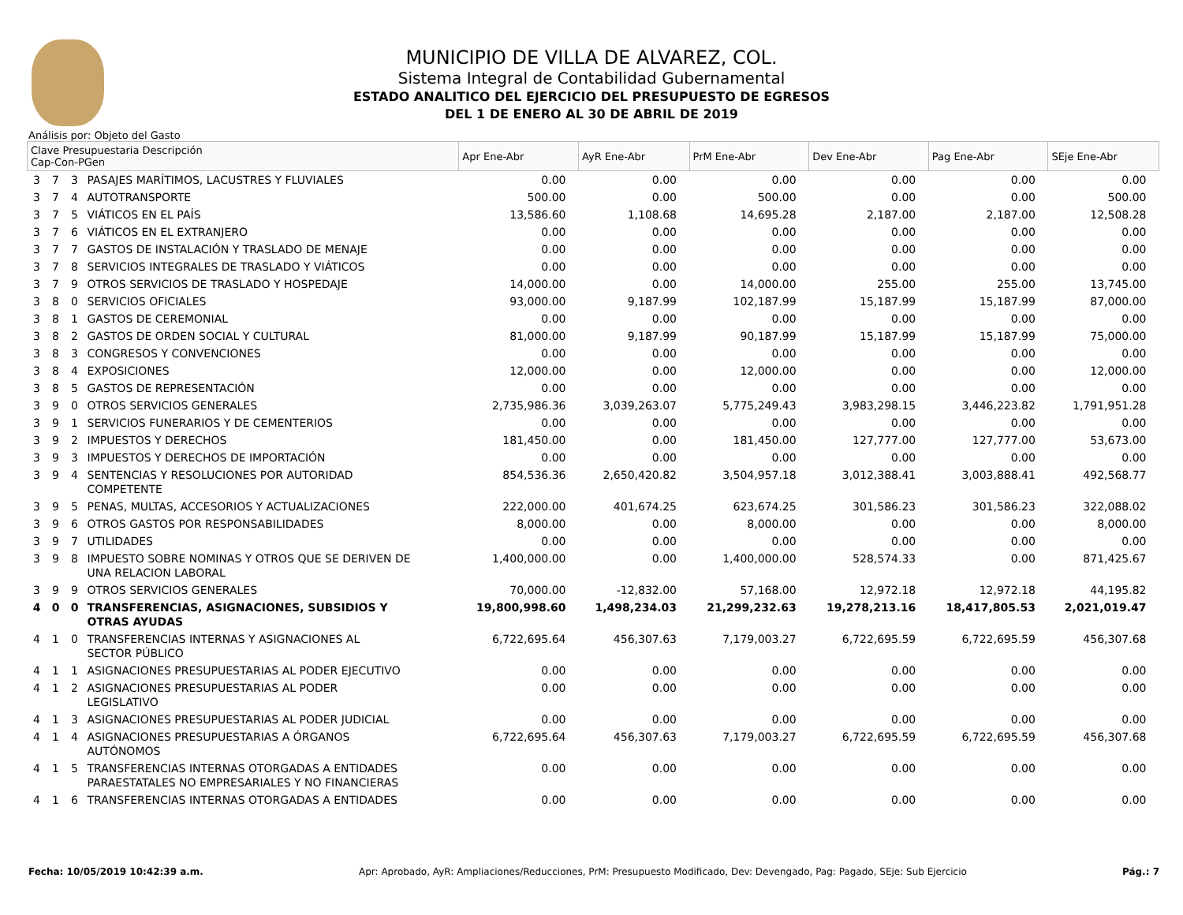MUNICIPIO DE VILLA DE ALVAREZ, COL.
Sistema Integral de Contabilidad Gubernamental
ESTADO ANALITICO DEL EJERCICIO DEL PRESUPUESTO DE EGRESOS
DEL 1 DE ENERO AL 30 DE ABRIL DE 2019
Análisis por: Objeto del Gasto
| Clave Presupuestaria Descripción Cap-Con-PGen | | | | Apr Ene-Abr | AyR Ene-Abr | PrM Ene-Abr | Dev Ene-Abr | Pag Ene-Abr | SEje Ene-Abr |
| --- | --- | --- | --- | --- | --- | --- | --- | --- | --- |
| 3 | 7 | 3 | PASAJES MARÍTIMOS, LACUSTRES Y FLUVIALES | 0.00 | 0.00 | 0.00 | 0.00 | 0.00 | 0.00 |
| 3 | 7 | 4 | AUTOTRANSPORTE | 500.00 | 0.00 | 500.00 | 0.00 | 0.00 | 500.00 |
| 3 | 7 | 5 | VIÁTICOS EN EL PAÍS | 13,586.60 | 1,108.68 | 14,695.28 | 2,187.00 | 2,187.00 | 12,508.28 |
| 3 | 7 | 6 | VIÁTICOS EN EL EXTRANJERO | 0.00 | 0.00 | 0.00 | 0.00 | 0.00 | 0.00 |
| 3 | 7 | 7 | GASTOS DE INSTALACIÓN Y TRASLADO DE MENAJE | 0.00 | 0.00 | 0.00 | 0.00 | 0.00 | 0.00 |
| 3 | 7 | 8 | SERVICIOS INTEGRALES DE TRASLADO Y VIÁTICOS | 0.00 | 0.00 | 0.00 | 0.00 | 0.00 | 0.00 |
| 3 | 7 | 9 | OTROS SERVICIOS DE TRASLADO Y HOSPEDAJE | 14,000.00 | 0.00 | 14,000.00 | 255.00 | 255.00 | 13,745.00 |
| 3 | 8 | 0 | SERVICIOS OFICIALES | 93,000.00 | 9,187.99 | 102,187.99 | 15,187.99 | 15,187.99 | 87,000.00 |
| 3 | 8 | 1 | GASTOS DE CEREMONIAL | 0.00 | 0.00 | 0.00 | 0.00 | 0.00 | 0.00 |
| 3 | 8 | 2 | GASTOS DE ORDEN SOCIAL Y CULTURAL | 81,000.00 | 9,187.99 | 90,187.99 | 15,187.99 | 15,187.99 | 75,000.00 |
| 3 | 8 | 3 | CONGRESOS Y CONVENCIONES | 0.00 | 0.00 | 0.00 | 0.00 | 0.00 | 0.00 |
| 3 | 8 | 4 | EXPOSICIONES | 12,000.00 | 0.00 | 12,000.00 | 0.00 | 0.00 | 12,000.00 |
| 3 | 8 | 5 | GASTOS DE REPRESENTACIÓN | 0.00 | 0.00 | 0.00 | 0.00 | 0.00 | 0.00 |
| 3 | 9 | 0 | OTROS SERVICIOS GENERALES | 2,735,986.36 | 3,039,263.07 | 5,775,249.43 | 3,983,298.15 | 3,446,223.82 | 1,791,951.28 |
| 3 | 9 | 1 | SERVICIOS FUNERARIOS Y DE CEMENTERIOS | 0.00 | 0.00 | 0.00 | 0.00 | 0.00 | 0.00 |
| 3 | 9 | 2 | IMPUESTOS Y DERECHOS | 181,450.00 | 0.00 | 181,450.00 | 127,777.00 | 127,777.00 | 53,673.00 |
| 3 | 9 | 3 | IMPUESTOS Y DERECHOS DE IMPORTACIÓN | 0.00 | 0.00 | 0.00 | 0.00 | 0.00 | 0.00 |
| 3 | 9 | 4 | SENTENCIAS Y RESOLUCIONES POR AUTORIDAD COMPETENTE | 854,536.36 | 2,650,420.82 | 3,504,957.18 | 3,012,388.41 | 3,003,888.41 | 492,568.77 |
| 3 | 9 | 5 | PENAS, MULTAS, ACCESORIOS Y ACTUALIZACIONES | 222,000.00 | 401,674.25 | 623,674.25 | 301,586.23 | 301,586.23 | 322,088.02 |
| 3 | 9 | 6 | OTROS GASTOS POR RESPONSABILIDADES | 8,000.00 | 0.00 | 8,000.00 | 0.00 | 0.00 | 8,000.00 |
| 3 | 9 | 7 | UTILIDADES | 0.00 | 0.00 | 0.00 | 0.00 | 0.00 | 0.00 |
| 3 | 9 | 8 | IMPUESTO SOBRE NOMINAS Y OTROS QUE SE DERIVEN DE UNA RELACION LABORAL | 1,400,000.00 | 0.00 | 1,400,000.00 | 528,574.33 | 0.00 | 871,425.67 |
| 3 | 9 | 9 | OTROS SERVICIOS GENERALES | 70,000.00 | -12,832.00 | 57,168.00 | 12,972.18 | 12,972.18 | 44,195.82 |
| 4 | 0 | 0 | TRANSFERENCIAS, ASIGNACIONES, SUBSIDIOS Y OTRAS AYUDAS | 19,800,998.60 | 1,498,234.03 | 21,299,232.63 | 19,278,213.16 | 18,417,805.53 | 2,021,019.47 |
| 4 | 1 | 0 | TRANSFERENCIAS INTERNAS Y ASIGNACIONES AL SECTOR PÚBLICO | 6,722,695.64 | 456,307.63 | 7,179,003.27 | 6,722,695.59 | 6,722,695.59 | 456,307.68 |
| 4 | 1 | 1 | ASIGNACIONES PRESUPUESTARIAS AL PODER EJECUTIVO | 0.00 | 0.00 | 0.00 | 0.00 | 0.00 | 0.00 |
| 4 | 1 | 2 | ASIGNACIONES PRESUPUESTARIAS AL PODER LEGISLATIVO | 0.00 | 0.00 | 0.00 | 0.00 | 0.00 | 0.00 |
| 4 | 1 | 3 | ASIGNACIONES PRESUPUESTARIAS AL PODER JUDICIAL | 0.00 | 0.00 | 0.00 | 0.00 | 0.00 | 0.00 |
| 4 | 1 | 4 | ASIGNACIONES PRESUPUESTARIAS A ÓRGANOS AUTÓNOMOS | 6,722,695.64 | 456,307.63 | 7,179,003.27 | 6,722,695.59 | 6,722,695.59 | 456,307.68 |
| 4 | 1 | 5 | TRANSFERENCIAS INTERNAS OTORGADAS A ENTIDADES PARAESTATALES NO EMPRESARIALES Y NO FINANCIERAS | 0.00 | 0.00 | 0.00 | 0.00 | 0.00 | 0.00 |
| 4 | 1 | 6 | TRANSFERENCIAS INTERNAS OTORGADAS A ENTIDADES | 0.00 | 0.00 | 0.00 | 0.00 | 0.00 | 0.00 |
Fecha: 10/05/2019 10:42:39 a.m. Apr: Aprobado, AyR: Ampliaciones/Reducciones, PrM: Presupuesto Modificado, Dev: Devengado, Pag: Pagado, SEje: Sub Ejercicio Pág.: 7